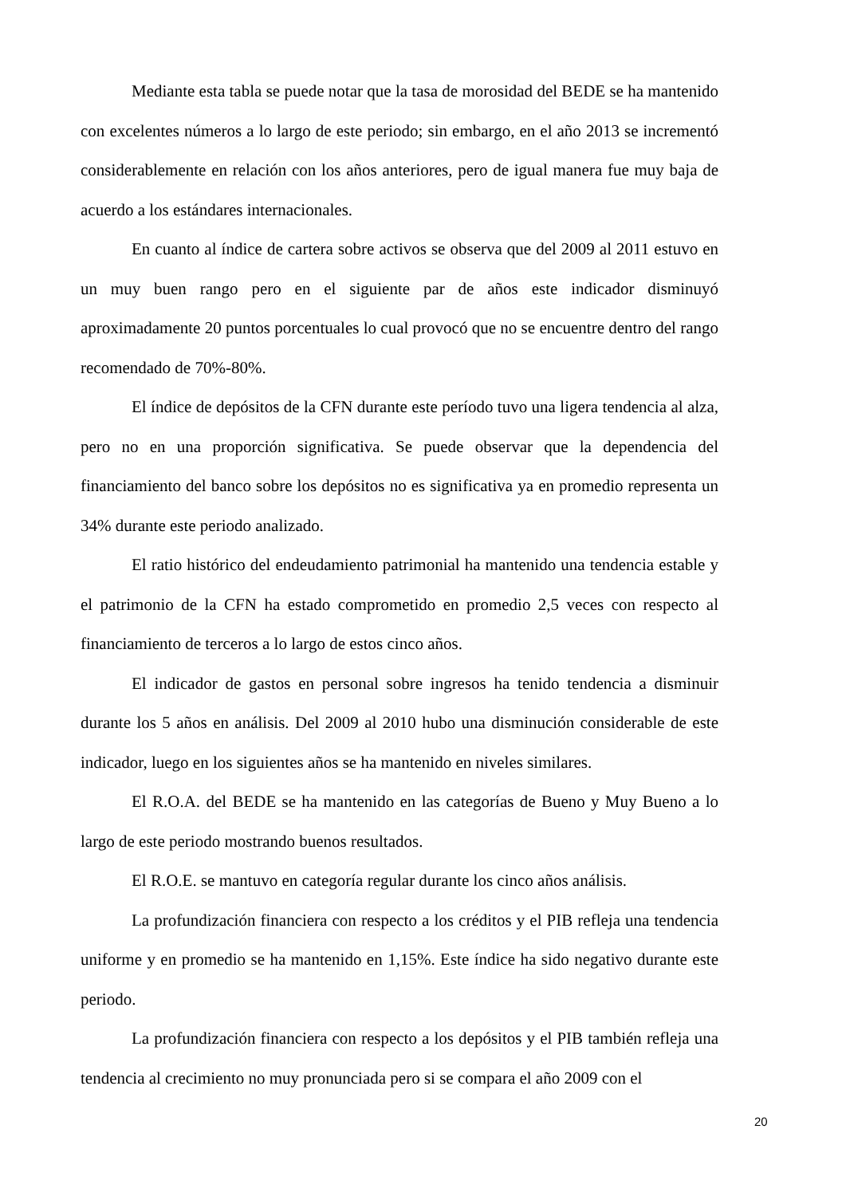Mediante esta tabla se puede notar que la tasa de morosidad del BEDE se ha mantenido con excelentes números a lo largo de este periodo; sin embargo, en el año 2013 se incrementó considerablemente en relación con los años anteriores, pero de igual manera fue muy baja de acuerdo a los estándares internacionales.
En cuanto al índice de cartera sobre activos se observa que del 2009 al 2011 estuvo en un muy buen rango pero en el siguiente par de años este indicador disminuyó aproximadamente 20 puntos porcentuales lo cual provocó que no se encuentre dentro del rango recomendado de 70%-80%.
El índice de depósitos de la CFN durante este período tuvo una ligera tendencia al alza, pero no en una proporción significativa. Se puede observar que la dependencia del financiamiento del banco sobre los depósitos no es significativa ya en promedio representa un 34% durante este periodo analizado.
El ratio histórico del endeudamiento patrimonial ha mantenido una tendencia estable y el patrimonio de la CFN ha estado comprometido en promedio 2,5 veces con respecto al financiamiento de terceros a lo largo de estos cinco años.
El indicador de gastos en personal sobre ingresos ha tenido tendencia a disminuir durante los 5 años en análisis. Del 2009 al 2010 hubo una disminución considerable de este indicador, luego en los siguientes años se ha mantenido en niveles similares.
El R.O.A. del BEDE se ha mantenido en las categorías de Bueno y Muy Bueno a lo largo de este periodo mostrando buenos resultados.
El R.O.E. se mantuvo en categoría regular durante los cinco años análisis.
La profundización financiera con respecto a los créditos y el PIB refleja una tendencia uniforme y en promedio se ha mantenido en 1,15%. Este índice ha sido negativo durante este periodo.
La profundización financiera con respecto a los depósitos y el PIB también refleja una tendencia al crecimiento no muy pronunciada pero si se compara el año 2009 con el
20